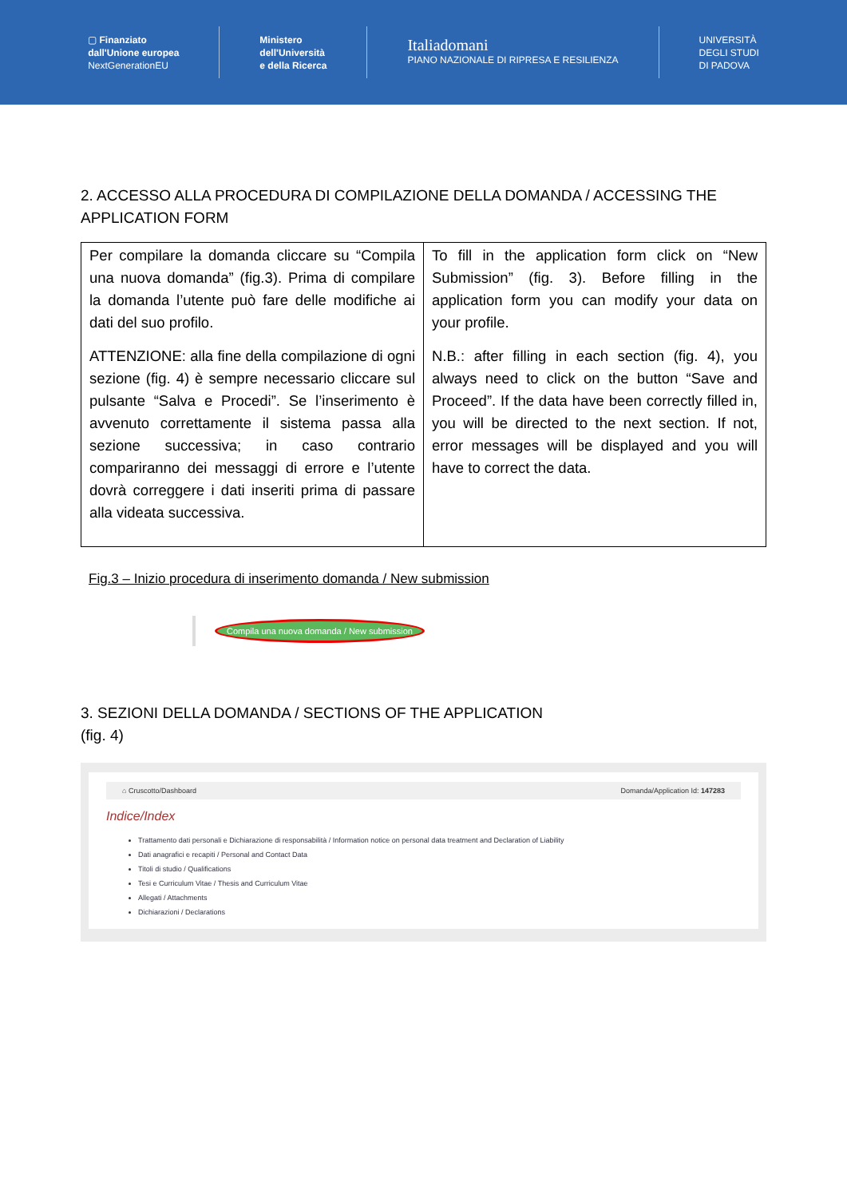▢ Finanziato
dall'Unione europea
NextGenerationEU
Ministero
dell'Università
e della Ricerca
Italiadomani
PIANO NAZIONALE DI RIPRESA E RESILIENZA
UNIVERSITÀ
DEGLI STUDI
DI PADOVA
2. ACCESSO ALLA PROCEDURA DI COMPILAZIONE DELLA DOMANDA / ACCESSING THE APPLICATION FORM
| Per compilare la domanda cliccare su “Compila una nuova domanda” (fig.3). Prima di compilare la domanda l’utente può fare delle modifiche ai dati del suo profilo. ATTENZIONE: alla fine della compilazione di ogni sezione (fig. 4) è sempre necessario cliccare sul pulsante “Salva e Procedi”. Se l’inserimento è avvenuto correttamente il sistema passa alla sezione successiva; in caso contrario compariranno dei messaggi di errore e l’utente dovrà correggere i dati inseriti prima di passare alla videata successiva. | To fill in the application form click on “New Submission” (fig. 3). Before filling in the application form you can modify your data on your profile. N.B.: after filling in each section (fig. 4), you always need to click on the button “Save and Proceed”. If the data have been correctly filled in, you will be directed to the next section. If not, error messages will be displayed and you will have to correct the data. |
Fig.3 – Inizio procedura di inserimento domanda / New submission
Compila una nuova domanda / New submission
3. SEZIONI DELLA DOMANDA / SECTIONS OF THE APPLICATION
(fig. 4)
⌂ Cruscotto/Dashboard Domanda/Application Id: 147283
Indice/Index
Trattamento dati personali e Dichiarazione di responsabilità / Information notice on personal data treatment and Declaration of Liability
Dati anagrafici e recapiti / Personal and Contact Data
Titoli di studio / Qualifications
Tesi e Curriculum Vitae / Thesis and Curriculum Vitae
Allegati / Attachments
Dichiarazioni / Declarations